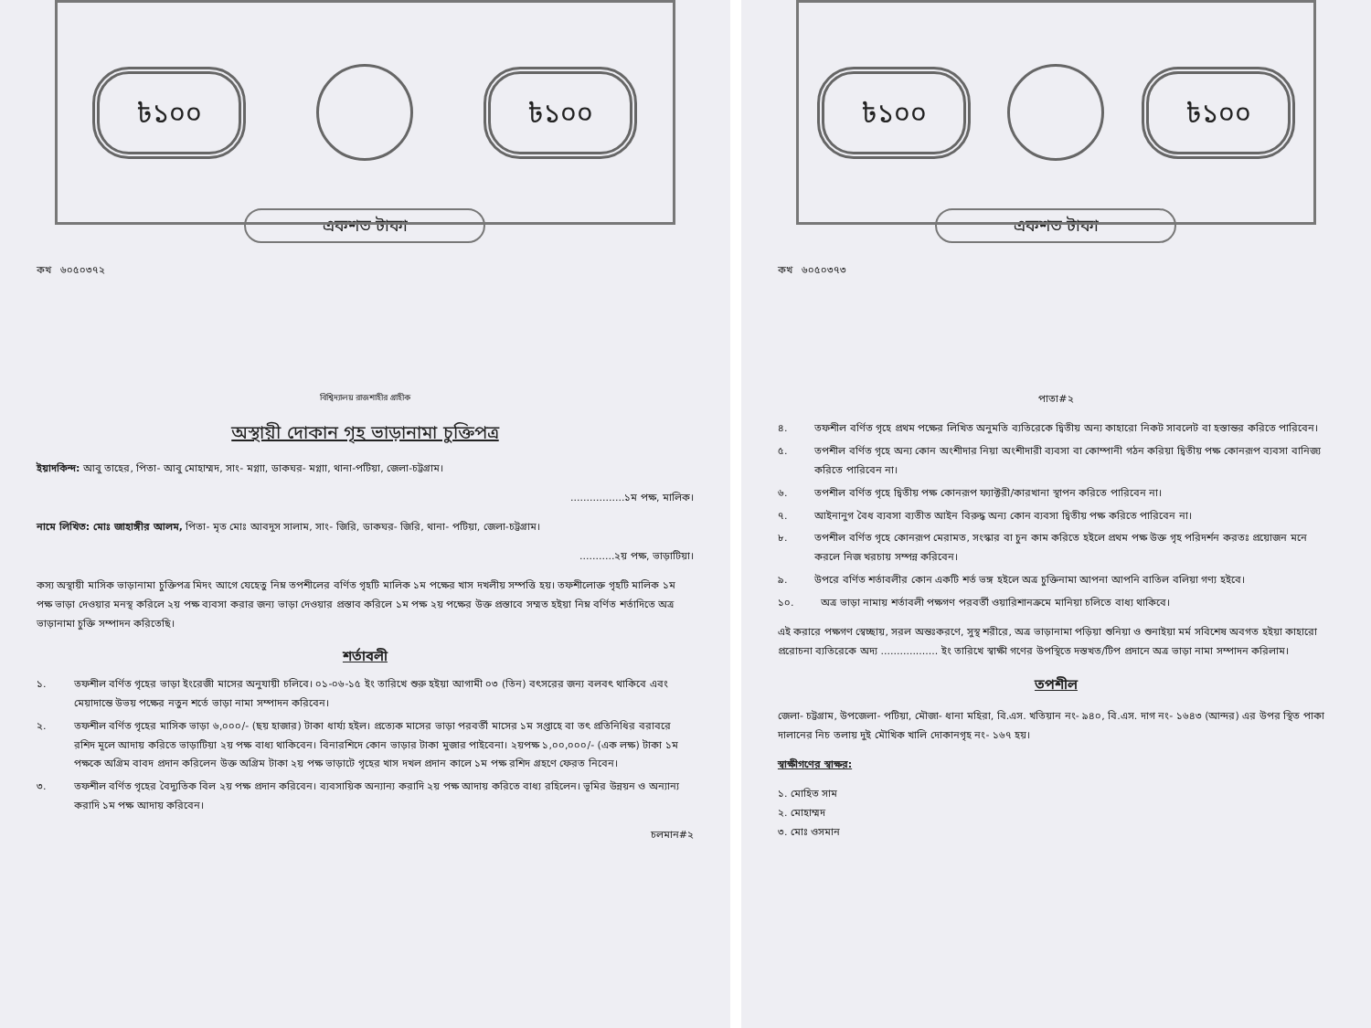৳১০০ ৳১০০
একশত টাকা
কখ ৬০৫০৩৭২
বিশ্বিদ্যালয় রাজশাহীর গ্রাহীক
অস্থায়ী দোকান গৃহ ভাড়ানামা চুক্তিপত্র
ইয়াদকিন্দ: আবু তাহের, পিতা- আবু মোহাম্মদ, সাং- মগ্নাা, ডাকঘর- মগ্নাা, থানা-পটিয়া, জেলা-চট্টগ্রাম।
.................১ম পক্ষ, মালিক।
নামে লিখিত: মোঃ জাহাঙ্গীর আলম, পিতা- মৃত মোঃ আবদুস সালাম, সাং- জিরি, ডাকঘর- জিরি, থানা- পটিয়া, জেলা-চট্টগ্রাম।
...........২য় পক্ষ, ভাড়াটিয়া।
কস্য অস্থায়ী মাসিক ভাড়ানামা চুক্তিপত্র মিদং আগে যেহেতু নিম্ন তপশীলের বর্ণিত গৃহটি মালিক ১ম পক্ষের খাস দখলীয় সম্পত্তি হয়। তফশীলোক্ত গৃহটি মালিক ১ম পক্ষ ভাড়া দেওয়ার মনস্থ করিলে ২য় পক্ষ ব্যবসা করার জন্য ভাড়া দেওয়ার প্রস্তাব করিলে ১ম পক্ষ ২য় পক্ষের উক্ত প্রস্তাবে সম্মত হইয়া নিম্ন বর্ণিত শর্তাদিতে অত্র ভাড়ানামা চুক্তি সম্পাদন করিতেছি।
শর্তাবলী
১. তফশীল বর্ণিত গৃহের ভাড়া ইংরেজী মাসের অনুযায়ী চলিবে। ০১-০৬-১৫ ইং তারিখে শুরু হইয়া আগামী ০৩ (তিন) বৎসরের জন্য বলবৎ থাকিবে এবং মেয়াদান্তে উভয় পক্ষের নতুন শর্তে ভাড়া নামা সম্পাদন করিবেন।
২. তফশীল বর্ণিত গৃহের মাসিক ভাড়া ৬,০০০/- (ছয় হাজার) টাকা ধার্য্য হইল। প্রত্যেক মাসের ভাড়া পরবর্তী মাসের ১ম সপ্তাহে বা তৎ প্রতিনিধির বরাবরে রশিদ মূলে আদায় করিতে ভাড়াটিয়া ২য় পক্ষ বাধ্য থাকিবেন। বিনারশিদে কোন ভাড়ার টাকা মুজার পাইবেনা। ২য়পক্ষ ১,০০,০০০/- (এক লক্ষ) টাকা ১ম পক্ষকে অগ্রিম বাবদ প্রদান করিলেন উক্ত অগ্রিম টাকা ২য় পক্ষ ভাড়াটে গৃহের খাস দখল প্রদান কালে ১ম পক্ষ রশিদ গ্রহণে ফেরত নিবেন।
৩. তফশীল বর্ণিত গৃহের বৈদ্যুতিক বিল ২য় পক্ষ প্রদান করিবেন। ব্যবসায়িক অন্যান্য করাদি ২য় পক্ষ আদায় করিতে বাধ্য রহিলেন। ভূমির উন্নয়ন ও অন্যান্য করাদি ১ম পক্ষ আদায় করিবেন।
চলমান#২
৳১০০ ৳১০০
একশত টাকা
কখ ৬০৫০৩৭৩
পাতা#২
৪. তফশীল বর্ণিত গৃহে প্রথম পক্ষের লিখিত অনুমতি ব্যতিরেকে দ্বিতীয় অন্য কাহারো নিকট সাবলেট বা হস্তান্তর করিতে পারিবেন।
৫. তপশীল বর্ণিত গৃহে অন্য কোন অংশীদার নিয়া অংশীদারী ব্যবসা বা কোম্পানী গঠন করিয়া দ্বিতীয় পক্ষ কোনরূপ ব্যবসা বানিজ্য করিতে পারিবেন না।
৬. তপশীল বর্ণিত গৃহে দ্বিতীয় পক্ষ কোনরূপ ফ্যাক্টরী/কারখানা স্থাপন করিতে পারিবেন না।
৭. আইনানুগ বৈধ ব্যবসা ব্যতীত আইন বিরুদ্ধ অন্য কোন ব্যবসা দ্বিতীয় পক্ষ করিতে পারিবেন না।
৮. তপশীল বর্ণিত গৃহে কোনরূপ মেরামত, সংস্কার বা চুন কাম করিতে হইলে প্রথম পক্ষ উক্ত গৃহ পরিদর্শন করতঃ প্রয়োজন মনে করলে নিজ খরচায় সম্পন্ন করিবেন।
৯. উপরে বর্ণিত শর্তাবলীর কোন একটি শর্ত ভঙ্গ হইলে অত্র চুক্তিনামা আপনা আপনি বাতিল বলিয়া গণ্য হইবে।
১০. অত্র ভাড়া নামায় শর্তাবলী পক্ষগণ পরবর্তী ওয়ারিশানক্রমে মানিয়া চলিতে বাধ্য থাকিবে।
এই করারে পক্ষগণ স্বেচ্ছায়, সরল অন্তঃকরণে, সুস্থ শরীরে, অত্র ভাড়ানামা পড়িয়া শুনিয়া ও শুনাইয়া মর্ম সবিশেষ অবগত হইয়া কাহারো প্ররোচনা ব্যতিরেকে অদ্য .................. ইং তারিখে স্বাক্ষী গণের উপস্থিতে দস্তখত/টিপ প্রদানে অত্র ভাড়া নামা সম্পাদন করিলাম।
তপশীল
জেলা- চট্টগ্রাম, উপজেলা- পটিয়া, মৌজা- ধানা মহিরা, বি.এস. খতিয়ান নং- ৯৪০, বি.এস. দাগ নং- ১৬৪৩ (আন্দর) এর উপর স্থিত পাকা দালানের নিচ তলায় দুই মৌখিক খালি দোকানগৃহ নং- ১৬৭ হয়।
স্বাক্ষীগণের স্বাক্ষর:
১. মোহিত সাম
২. মোহাম্মদ
৩. মোঃ ওসমান